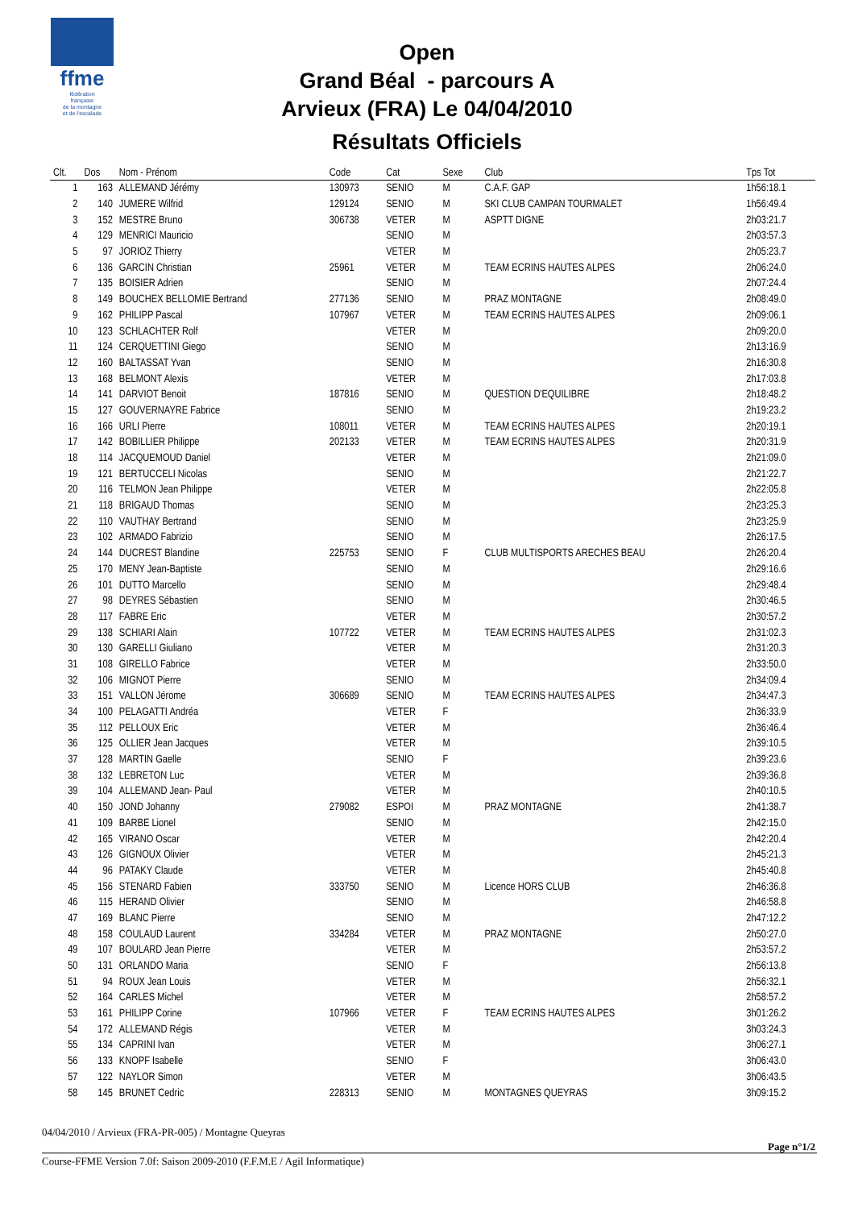ffme
fédération
française
de la montagne
et de l'escalade
Open
Grand Béal - parcours A
Arvieux (FRA) Le 04/04/2010
Résultats Officiels
| Clt. | Dos | Nom - Prénom | Code | Cat | Sexe | Club | Tps Tot |
| --- | --- | --- | --- | --- | --- | --- | --- |
| 1 | 163 | ALLEMAND Jérémy | 130973 | SENIO | M | C.A.F. GAP | 1h56:18.1 |
| 2 | 140 | JUMERE Wilfrid | 129124 | SENIO | M | SKI CLUB CAMPAN TOURMALET | 1h56:49.4 |
| 3 | 152 | MESTRE Bruno | 306738 | VETER | M | ASPTT DIGNE | 2h03:21.7 |
| 4 | 129 | MENRICI Mauricio | | SENIO | M | | 2h03:57.3 |
| 5 | 97 | JORIOZ Thierry | | VETER | M | | 2h05:23.7 |
| 6 | 136 | GARCIN Christian | 25961 | VETER | M | TEAM ECRINS HAUTES ALPES | 2h06:24.0 |
| 7 | 135 | BOISIER Adrien | | SENIO | M | | 2h07:24.4 |
| 8 | 149 | BOUCHEX BELLOMIE Bertrand | 277136 | SENIO | M | PRAZ MONTAGNE | 2h08:49.0 |
| 9 | 162 | PHILIPP Pascal | 107967 | VETER | M | TEAM ECRINS HAUTES ALPES | 2h09:06.1 |
| 10 | 123 | SCHLACHTER Rolf | | VETER | M | | 2h09:20.0 |
| 11 | 124 | CERQUETTINI Giego | | SENIO | M | | 2h13:16.9 |
| 12 | 160 | BALTASSAT Yvan | | SENIO | M | | 2h16:30.8 |
| 13 | 168 | BELMONT Alexis | | VETER | M | | 2h17:03.8 |
| 14 | 141 | DARVIOT Benoit | 187816 | SENIO | M | QUESTION D'EQUILIBRE | 2h18:48.2 |
| 15 | 127 | GOUVERNAYRE Fabrice | | SENIO | M | | 2h19:23.2 |
| 16 | 166 | URLI Pierre | 108011 | VETER | M | TEAM ECRINS HAUTES ALPES | 2h20:19.1 |
| 17 | 142 | BOBILLIER Philippe | 202133 | VETER | M | TEAM ECRINS HAUTES ALPES | 2h20:31.9 |
| 18 | 114 | JACQUEMOUD Daniel | | VETER | M | | 2h21:09.0 |
| 19 | 121 | BERTUCCELI Nicolas | | SENIO | M | | 2h21:22.7 |
| 20 | 116 | TELMON Jean Philippe | | VETER | M | | 2h22:05.8 |
| 21 | 118 | BRIGAUD Thomas | | SENIO | M | | 2h23:25.3 |
| 22 | 110 | VAUTHAY Bertrand | | SENIO | M | | 2h23:25.9 |
| 23 | 102 | ARMADO Fabrizio | | SENIO | M | | 2h26:17.5 |
| 24 | 144 | DUCREST Blandine | 225753 | SENIO | F | CLUB MULTISPORTS ARECHES BEAU | 2h26:20.4 |
| 25 | 170 | MENY Jean-Baptiste | | SENIO | M | | 2h29:16.6 |
| 26 | 101 | DUTTO Marcello | | SENIO | M | | 2h29:48.4 |
| 27 | 98 | DEYRES Sébastien | | SENIO | M | | 2h30:46.5 |
| 28 | 117 | FABRE Eric | | VETER | M | | 2h30:57.2 |
| 29 | 138 | SCHIARI Alain | 107722 | VETER | M | TEAM ECRINS HAUTES ALPES | 2h31:02.3 |
| 30 | 130 | GARELLI Giuliano | | VETER | M | | 2h31:20.3 |
| 31 | 108 | GIRELLO Fabrice | | VETER | M | | 2h33:50.0 |
| 32 | 106 | MIGNOT Pierre | | SENIO | M | | 2h34:09.4 |
| 33 | 151 | VALLON Jérome | 306689 | SENIO | M | TEAM ECRINS HAUTES ALPES | 2h34:47.3 |
| 34 | 100 | PELAGATTI Andréa | | VETER | F | | 2h36:33.9 |
| 35 | 112 | PELLOUX Eric | | VETER | M | | 2h36:46.4 |
| 36 | 125 | OLLIER Jean Jacques | | VETER | M | | 2h39:10.5 |
| 37 | 128 | MARTIN Gaelle | | SENIO | F | | 2h39:23.6 |
| 38 | 132 | LEBRETON Luc | | VETER | M | | 2h39:36.8 |
| 39 | 104 | ALLEMAND Jean- Paul | | VETER | M | | 2h40:10.5 |
| 40 | 150 | JOND Johanny | 279082 | ESPOI | M | PRAZ MONTAGNE | 2h41:38.7 |
| 41 | 109 | BARBE Lionel | | SENIO | M | | 2h42:15.0 |
| 42 | 165 | VIRANO Oscar | | VETER | M | | 2h42:20.4 |
| 43 | 126 | GIGNOUX Olivier | | VETER | M | | 2h45:21.3 |
| 44 | 96 | PATAKY Claude | | VETER | M | | 2h45:40.8 |
| 45 | 156 | STENARD Fabien | 333750 | SENIO | M | Licence HORS CLUB | 2h46:36.8 |
| 46 | 115 | HERAND Olivier | | SENIO | M | | 2h46:58.8 |
| 47 | 169 | BLANC Pierre | | SENIO | M | | 2h47:12.2 |
| 48 | 158 | COULAUD Laurent | 334284 | VETER | M | PRAZ MONTAGNE | 2h50:27.0 |
| 49 | 107 | BOULARD Jean Pierre | | VETER | M | | 2h53:57.2 |
| 50 | 131 | ORLANDO Maria | | SENIO | F | | 2h56:13.8 |
| 51 | 94 | ROUX Jean Louis | | VETER | M | | 2h56:32.1 |
| 52 | 164 | CARLES Michel | | VETER | M | | 2h58:57.2 |
| 53 | 161 | PHILIPP Corine | 107966 | VETER | F | TEAM ECRINS HAUTES ALPES | 3h01:26.2 |
| 54 | 172 | ALLEMAND Régis | | VETER | M | | 3h03:24.3 |
| 55 | 134 | CAPRINI Ivan | | VETER | M | | 3h06:27.1 |
| 56 | 133 | KNOPF Isabelle | | SENIO | F | | 3h06:43.0 |
| 57 | 122 | NAYLOR Simon | | VETER | M | | 3h06:43.5 |
| 58 | 145 | BRUNET Cedric | 228313 | SENIO | M | MONTAGNES QUEYRAS | 3h09:15.2 |
04/04/2010 / Arvieux (FRA-PR-005) / Montagne Queyras
Page n°1/2
Course-FFME Version 7.0f: Saison 2009-2010 (F.F.M.E / Agil Informatique)